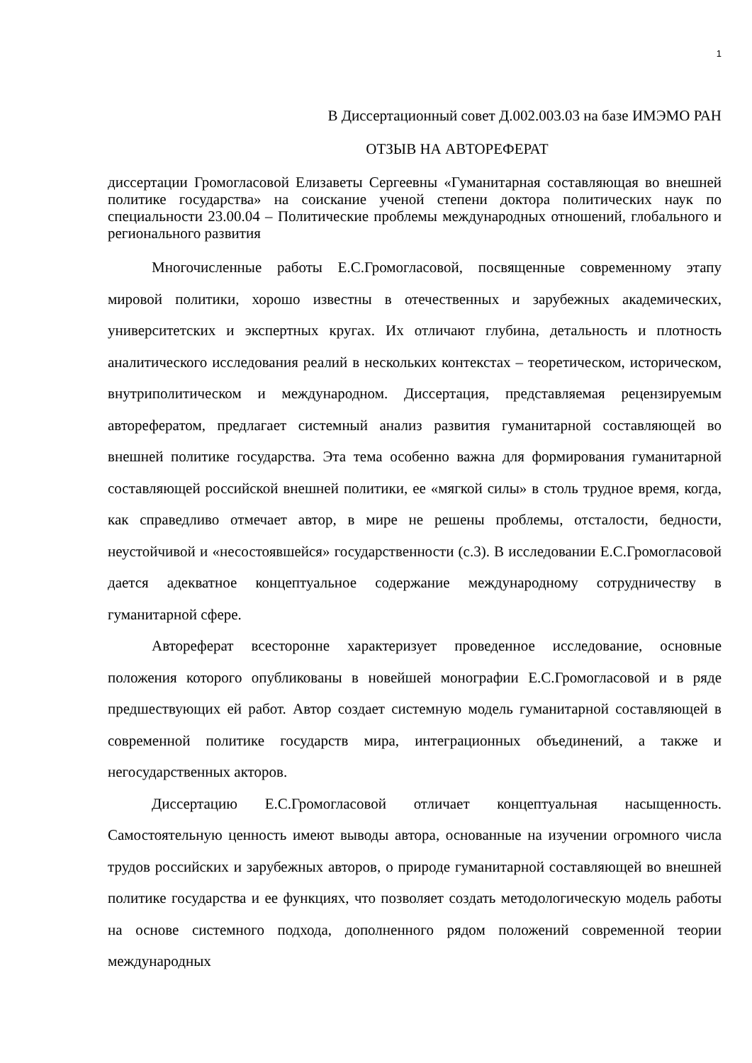1
В Диссертационный совет Д.002.003.03 на базе ИМЭМО РАН
ОТЗЫВ НА АВТОРЕФЕРАТ
диссертации Громогласовой Елизаветы Сергеевны «Гуманитарная составляющая во внешней политике государства» на соискание ученой степени доктора политических наук по специальности 23.00.04 – Политические проблемы международных отношений, глобального и регионального развития
Многочисленные работы Е.С.Громогласовой, посвященные современному этапу мировой политики, хорошо известны в отечественных и зарубежных академических, университетских и экспертных кругах. Их отличают глубина, детальность и плотность аналитического исследования реалий в нескольких контекстах – теоретическом, историческом, внутриполитическом и международном. Диссертация, представляемая рецензируемым авторефератом, предлагает системный анализ развития гуманитарной составляющей во внешней политике государства. Эта тема особенно важна для формирования гуманитарной составляющей российской внешней политики, ее «мягкой силы» в столь трудное время, когда, как справедливо отмечает автор, в мире не решены проблемы, отсталости, бедности, неустойчивой и «несостоявшейся» государственности (с.3). В исследовании Е.С.Громогласовой дается адекватное концептуальное содержание международному сотрудничеству в гуманитарной сфере.
Автореферат всесторонне характеризует проведенное исследование, основные положения которого опубликованы в новейшей монографии Е.С.Громогласовой и в ряде предшествующих ей работ. Автор создает системную модель гуманитарной составляющей в современной политике государств мира, интеграционных объединений, а также и негосударственных акторов.
Диссертацию Е.С.Громогласовой отличает концептуальная насыщенность. Самостоятельную ценность имеют выводы автора, основанные на изучении огромного числа трудов российских и зарубежных авторов, о природе гуманитарной составляющей во внешней политике государства и ее функциях, что позволяет создать методологическую модель работы на основе системного подхода, дополненного рядом положений современной теории международных